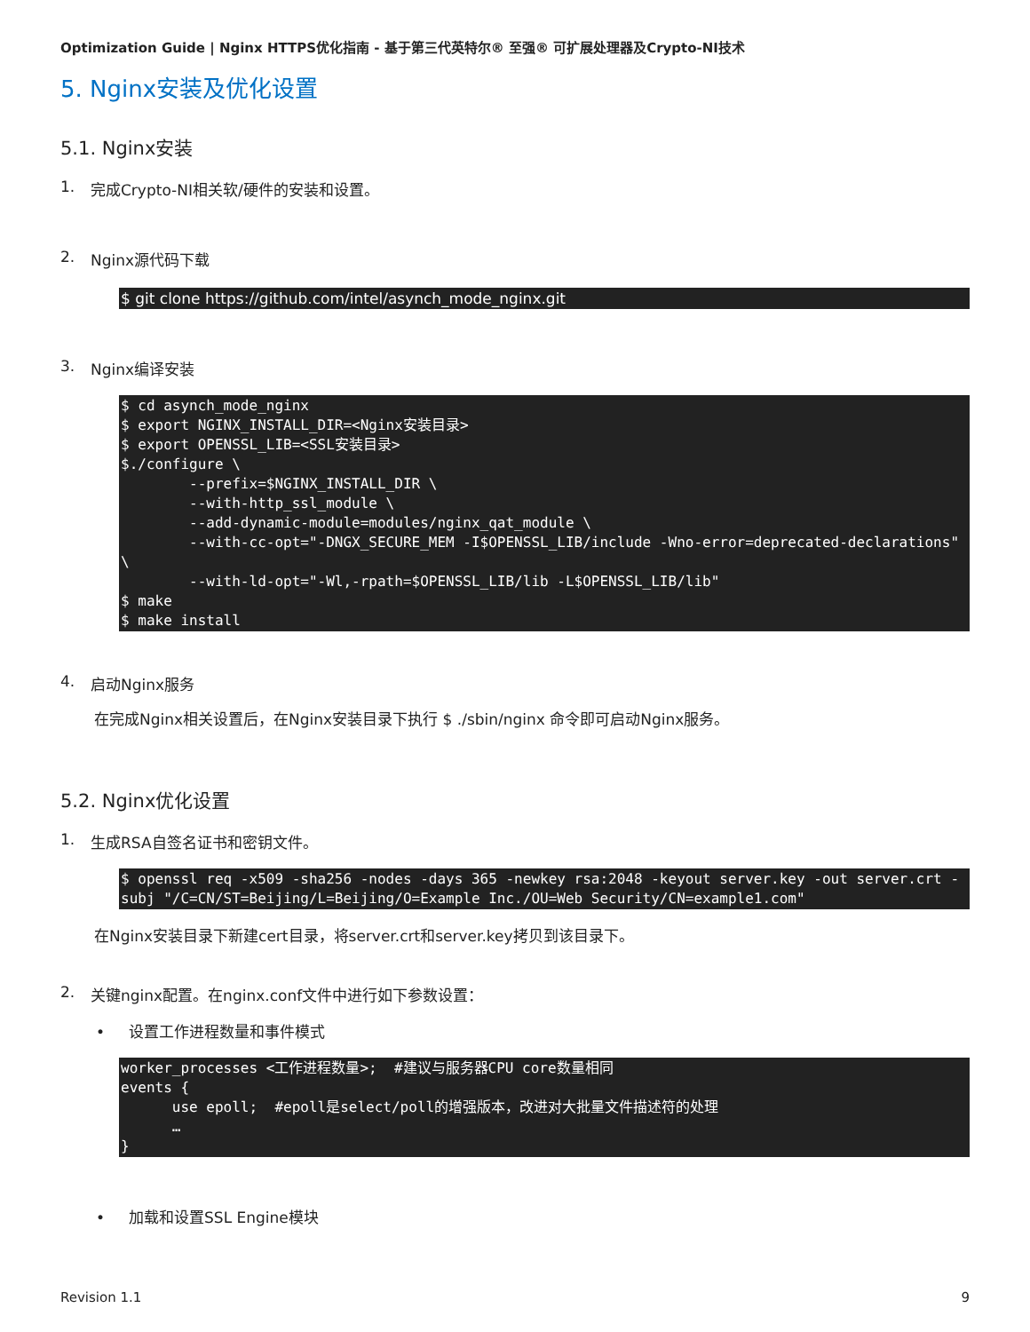Optimization Guide | Nginx HTTPS优化指南 - 基于第三代英特尔® 至强® 可扩展处理器及Crypto-NI技术
5. Nginx安装及优化设置
5.1. Nginx安装
1. 完成Crypto-NI相关软/硬件的安装和设置。
2. Nginx源代码下载
$ git clone https://github.com/intel/asynch_mode_nginx.git
3. Nginx编译安装
$ cd asynch_mode_nginx
$ export NGINX_INSTALL_DIR=<Nginx安装目录>
$ export OPENSSL_LIB=<SSL安装目录>
$./configure \
        --prefix=$NGINX_INSTALL_DIR \
        --with-http_ssl_module \
        --add-dynamic-module=modules/nginx_qat_module \
        --with-cc-opt="-DNGX_SECURE_MEM -I$OPENSSL_LIB/include -Wno-error=deprecated-declarations" \
        --with-ld-opt="-Wl,-rpath=$OPENSSL_LIB/lib -L$OPENSSL_LIB/lib"
$ make
$ make install
4. 启动Nginx服务
在完成Nginx相关设置后，在Nginx安装目录下执行 $ ./sbin/nginx 命令即可启动Nginx服务。
5.2. Nginx优化设置
1. 生成RSA自签名证书和密钥文件。
$ openssl req -x509 -sha256 -nodes -days 365 -newkey rsa:2048 -keyout server.key -out server.crt -subj "/C=CN/ST=Beijing/L=Beijing/O=Example Inc./OU=Web Security/CN=example1.com"
在Nginx安装目录下新建cert目录，将server.crt和server.key拷贝到该目录下。
2. 关键nginx配置。在nginx.conf文件中进行如下参数设置：
• 设置工作进程数量和事件模式
worker_processes <工作进程数量>;  #建议与服务器CPU core数量相同
events {
      use epoll;  #epoll是select/poll的增强版本，改进对大批量文件描述符的处理
      …
}
• 加载和设置SSL Engine模块
Revision 1.1 9